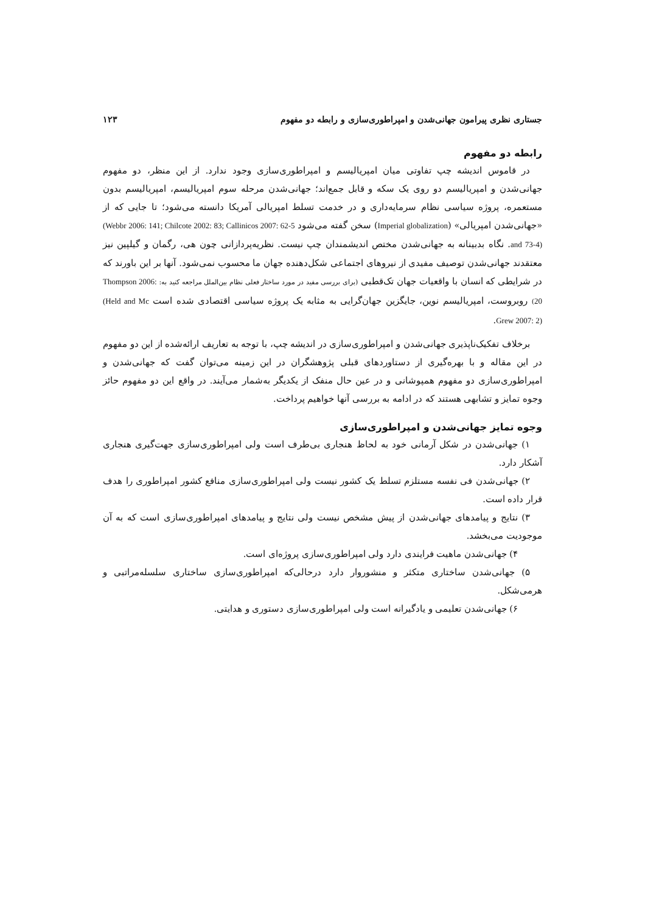جستاری نظری پیرامون جهانی‌شدن و امپراطوری‌سازی و رابطه دو مفهوم ۱۲۳
رابطه دو مفهوم
در قاموس اندیشه چپ تفاوتی میان امپریالیسم و امپراطوری‌سازی وجود ندارد. از این منظر، دو مفهوم جهانی‌شدن و امپریالیسم دو روی یک سکه و قابل جمع‌اند؛ جهانی‌شدن مرحله سوم امپریالیسم، امپریالیسم بدون مستعمره، پروژه سیاسی نظام سرمایه‌داری و در خدمت تسلط امپریالی آمریکا دانسته می‌شود؛ تا جایی که از «جهانی‌شدن امپریالی» (Imperial globalization) سخن گفته می‌شود (Webbr 2006: 141; Chilcote 2002: 83; Callinicos 2007: 62-5 and 73-4). نگاه بدبینانه به جهانی‌شدن مختص اندیشمندان چپ نیست. نظریه‌پردازانی چون هی، رگمان و گیلپین نیز معتقدند جهانی‌شدن توصیف مفیدی از نیروهای اجتماعی شکل‌دهنده جهان ما محسوب نمی‌شود. آنها بر این باورند که در شرایطی که انسان با واقعیات جهان تک‌قطبی (برای بررسی مفید در مورد ساختار فعلی نظام بین‌الملل مراجعه کنید به: Thompson 2006: 20) روبروست، امپریالیسم نوین، جایگزین جهان‌گرایی به مثابه یک پروژه سیاسی اقتصادی شده است (Held and Mc Grew 2007: 2).
برخلاف تفکیک‌ناپذیری جهانی‌شدن و امپراطوری‌سازی در اندیشه چپ، با توجه به تعاریف ارائه‌شده از این دو مفهوم در این مقاله و با بهره‌گیری از دستاوردهای قبلی پژوهشگران در این زمینه می‌توان گفت که جهانی‌شدن و امپراطوری‌سازی دو مفهوم همپوشانی و در عین حال منفک از یکدیگر به‌شمار می‌آیند. در واقع این دو مفهوم حائز وجوه تمایز و تشابهی هستند که در ادامه به بررسی آنها خواهیم پرداخت.
وجوه تمایز جهانی‌شدن و امپراطوری‌سازی
۱) جهانی‌شدن در شکل آرمانی خود به لحاظ هنجاری بی‌طرف است ولی امپراطوری‌سازی جهت‌گیری هنجاری آشکار دارد.
۲) جهانی‌شدن فی نفسه مستلزم تسلط یک کشور نیست ولی امپراطوری‌سازی منافع کشور امپراطوری را هدف قرار داده است.
۳) نتایج و پیامدهای جهانی‌شدن از پیش مشخص نیست ولی نتایج و پیامدهای امپراطوری‌سازی است که به آن موجودیت می‌بخشد.
۴) جهانی‌شدن ماهیت فرایندی دارد ولی امپراطوری‌سازی پروژه‌ای است.
۵) جهانی‌شدن ساختاری متکثر و منشوروار دارد درحالی‌که امپراطوری‌سازی ساختاری سلسله‌مراتبی و هرمی‌شکل.
۶) جهانی‌شدن تعلیمی و یادگیرانه است ولی امپراطوری‌سازی دستوری و هدایتی.